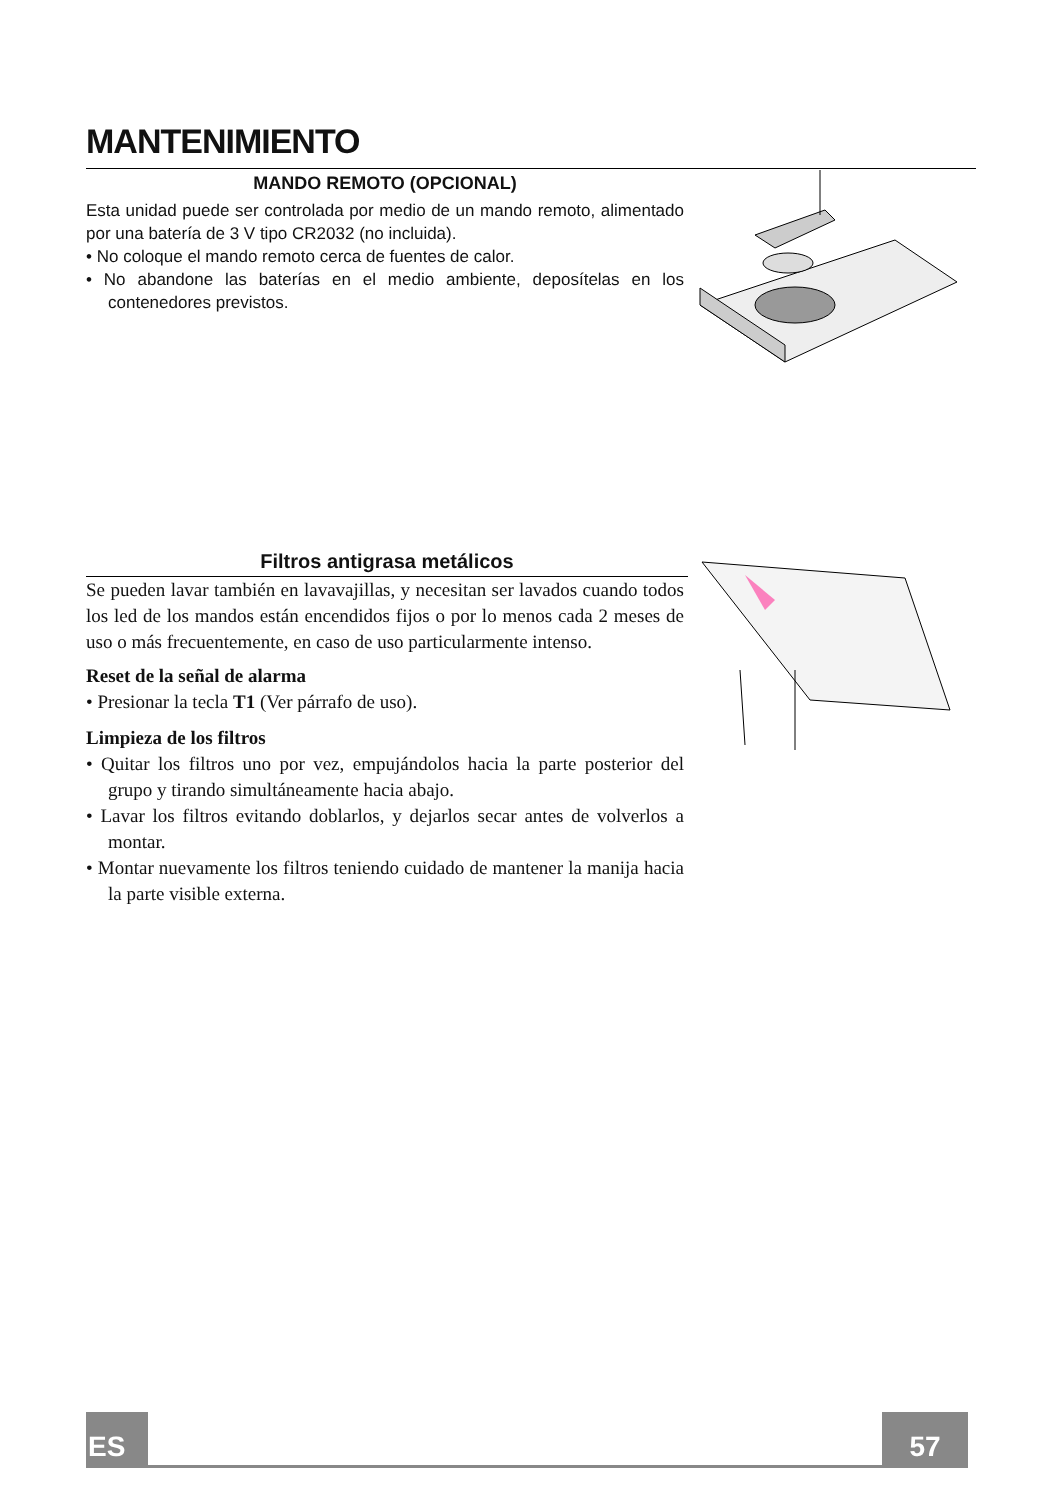MANTENIMIENTO
MANDO REMOTO (OPCIONAL)
Esta unidad puede ser controlada por medio de un mando remoto, alimentado por una batería de 3 V tipo CR2032 (no incluida).
• No coloque el mando remoto cerca de fuentes de calor.
• No abandone las baterías en el medio ambiente, deposítelas en los contenedores previstos.
Filtros antigrasa metálicos
Se pueden lavar también en lavavajillas, y necesitan ser lavados cuando todos los led de los mandos están encendidos fijos o por lo menos cada 2 meses de uso o más frecuentemente, en caso de uso particularmente intenso.
Reset de la señal de alarma
• Presionar la tecla T1 (Ver párrafo de uso).
Limpieza de los filtros
• Quitar los filtros uno por vez, empujándolos hacia la parte posterior del grupo y tirando simultáneamente hacia abajo.
• Lavar los filtros evitando doblarlos, y dejarlos secar antes de volverlos a montar.
• Montar nuevamente los filtros teniendo cuidado de mantener la manija hacia la parte visible externa.
ES 57